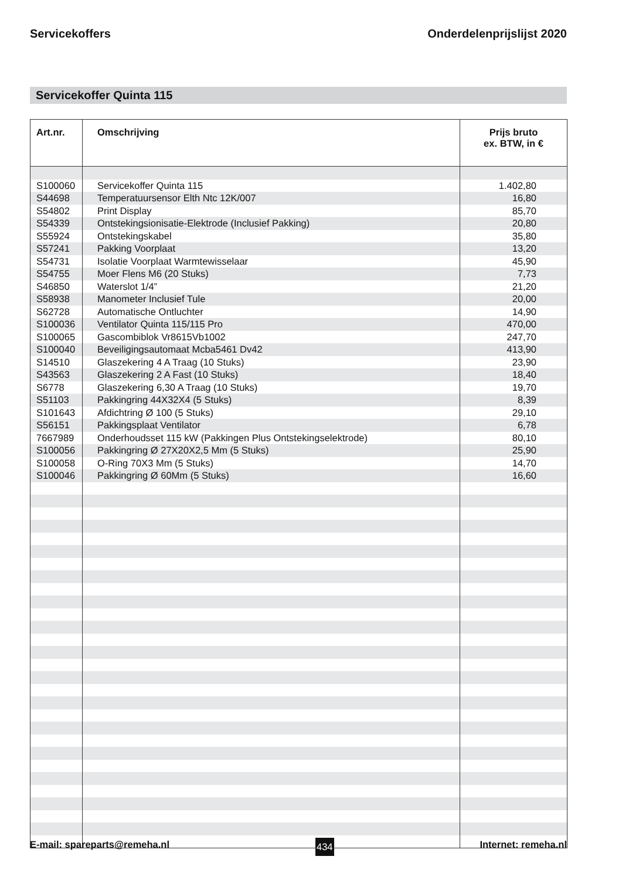Servicekoffers Onderdelenprijslijst 2020
Servicekoffer Quinta 115
| Art.nr. | Omschrijving | Prijs bruto ex. BTW, in € |
| --- | --- | --- |
| S100060 | Servicekoffer Quinta 115 | 1.402,80 |
| S44698 | Temperatuursensor Elth Ntc 12K/007 | 16,80 |
| S54802 | Print Display | 85,70 |
| S54339 | Ontstekingsionisatie-Elektrode (Inclusief Pakking) | 20,80 |
| S55924 | Ontstekingskabel | 35,80 |
| S57241 | Pakking Voorplaat | 13,20 |
| S54731 | Isolatie Voorplaat Warmtewisselaar | 45,90 |
| S54755 | Moer Flens M6 (20 Stuks) | 7,73 |
| S46850 | Waterslot 1/4” | 21,20 |
| S58938 | Manometer Inclusief Tule | 20,00 |
| S62728 | Automatische Ontluchter | 14,90 |
| S100036 | Ventilator Quinta 115/115 Pro | 470,00 |
| S100065 | Gascombiblok Vr8615Vb1002 | 247,70 |
| S100040 | Beveiligingsautomaat Mcba5461 Dv42 | 413,90 |
| S14510 | Glaszekering 4 A Traag (10 Stuks) | 23,90 |
| S43563 | Glaszekering 2 A Fast (10 Stuks) | 18,40 |
| S6778 | Glaszekering 6,30 A Traag (10 Stuks) | 19,70 |
| S51103 | Pakkingring 44X32X4 (5 Stuks) | 8,39 |
| S101643 | Afdichtring Ø 100 (5 Stuks) | 29,10 |
| S56151 | Pakkingsplaat Ventilator | 6,78 |
| 7667989 | Onderhoudsset 115 kW (Pakkingen Plus Ontstekingselektrode) | 80,10 |
| S100056 | Pakkingring Ø 27X20X2,5 Mm (5 Stuks) | 25,90 |
| S100058 | O-Ring 70X3 Mm (5 Stuks) | 14,70 |
| S100046 | Pakkingring Ø 60Mm (5 Stuks) | 16,60 |
E-mail: spareparts@remeha.nl 434 Internet: remeha.nl